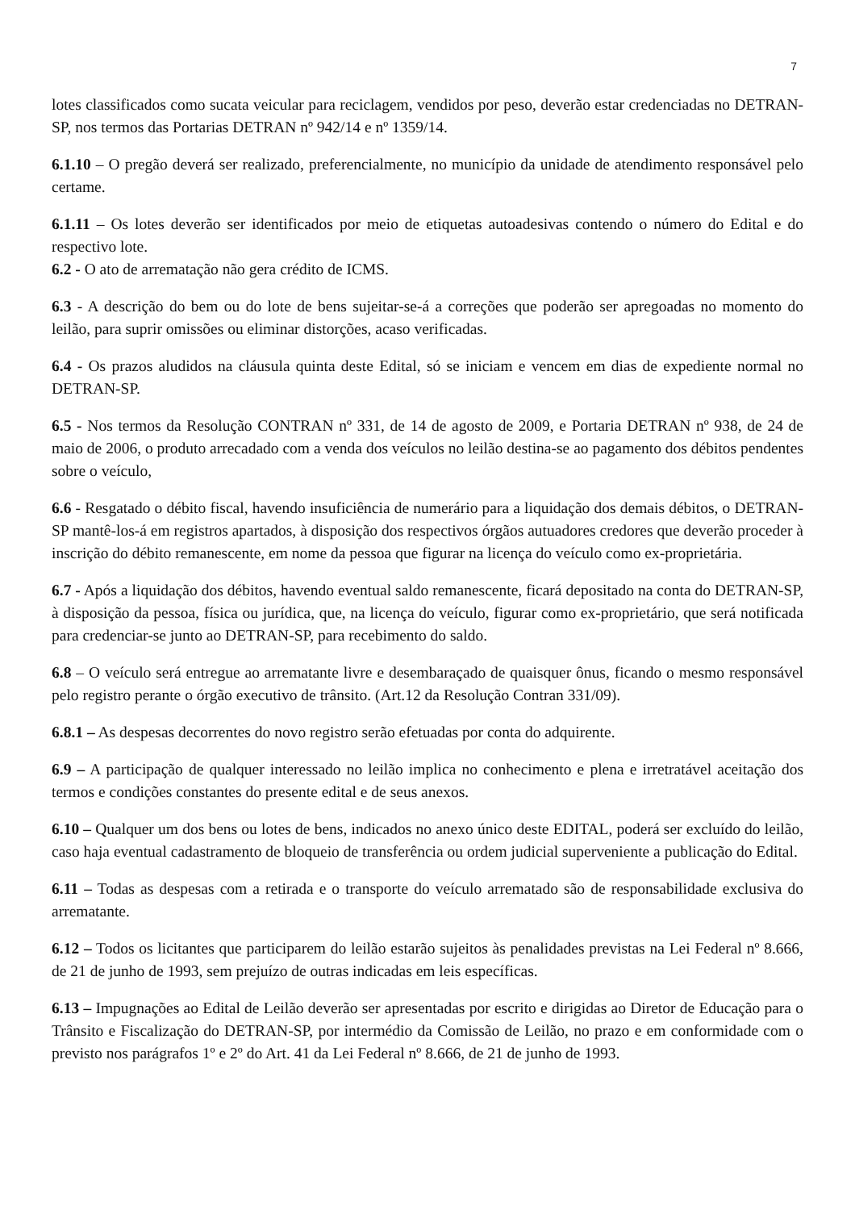7
lotes classificados como sucata veicular para reciclagem, vendidos por peso, deverão estar credenciadas no DETRAN-SP, nos termos das Portarias DETRAN nº 942/14 e nº 1359/14.
6.1.10 – O pregão deverá ser realizado, preferencialmente, no município da unidade de atendimento responsável pelo certame.
6.1.11 – Os lotes deverão ser identificados por meio de etiquetas autoadesivas contendo o número do Edital e do respectivo lote.
6.2 - O ato de arrematação não gera crédito de ICMS.
6.3 - A descrição do bem ou do lote de bens sujeitar-se-á a correções que poderão ser apregoadas no momento do leilão, para suprir omissões ou eliminar distorções, acaso verificadas.
6.4 - Os prazos aludidos na cláusula quinta deste Edital, só se iniciam e vencem em dias de expediente normal no DETRAN-SP.
6.5 - Nos termos da Resolução CONTRAN nº 331, de 14 de agosto de 2009, e Portaria DETRAN nº 938, de 24 de maio de 2006, o produto arrecadado com a venda dos veículos no leilão destina-se ao pagamento dos débitos pendentes sobre o veículo,
6.6 - Resgatado o débito fiscal, havendo insuficiência de numerário para a liquidação dos demais débitos, o DETRAN-SP mantê-los-á em registros apartados, à disposição dos respectivos órgãos autuadores credores que deverão proceder à inscrição do débito remanescente, em nome da pessoa que figurar na licença do veículo como ex-proprietária.
6.7 - Após a liquidação dos débitos, havendo eventual saldo remanescente, ficará depositado na conta do DETRAN-SP, à disposição da pessoa, física ou jurídica, que, na licença do veículo, figurar como ex-proprietário, que será notificada para credenciar-se junto ao DETRAN-SP, para recebimento do saldo.
6.8 – O veículo será entregue ao arrematante livre e desembaraçado de quaisquer ônus, ficando o mesmo responsável pelo registro perante o órgão executivo de trânsito. (Art.12 da Resolução Contran 331/09).
6.8.1 – As despesas decorrentes do novo registro serão efetuadas por conta do adquirente.
6.9 – A participação de qualquer interessado no leilão implica no conhecimento e plena e irretratável aceitação dos termos e condições constantes do presente edital e de seus anexos.
6.10 – Qualquer um dos bens ou lotes de bens, indicados no anexo único deste EDITAL, poderá ser excluído do leilão, caso haja eventual cadastramento de bloqueio de transferência ou ordem judicial superveniente a publicação do Edital.
6.11 – Todas as despesas com a retirada e o transporte do veículo arrematado são de responsabilidade exclusiva do arrematante.
6.12 – Todos os licitantes que participarem do leilão estarão sujeitos às penalidades previstas na Lei Federal nº 8.666, de 21 de junho de 1993, sem prejuízo de outras indicadas em leis específicas.
6.13 – Impugnações ao Edital de Leilão deverão ser apresentadas por escrito e dirigidas ao Diretor de Educação para o Trânsito e Fiscalização do DETRAN-SP, por intermédio da Comissão de Leilão, no prazo e em conformidade com o previsto nos parágrafos 1º e 2º do Art. 41 da Lei Federal nº 8.666, de 21 de junho de 1993.